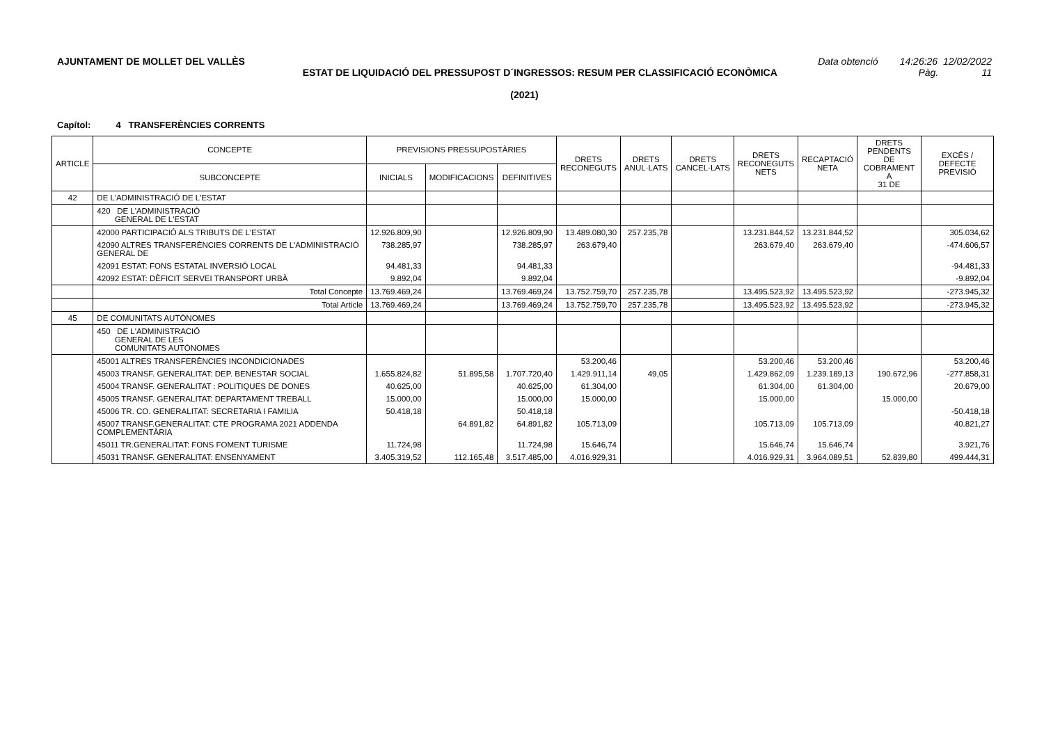AJUNTAMENT DE MOLLET DEL VALLÈS Data obtenció 14:26:26 12/02/2022
ESTAT DE LIQUIDACIÓ DEL PRESSUPOST D´INGRESSOS: RESUM PER CLASSIFICACIÓ ECONÒMICA
Pàg. 11
(2021)
Capítol: 4 TRANSFERÈNCIES CORRENTS
| ARTICLE | CONCEPTE | PREVISIONS PRESSUPOSTÀRIES | | | DRETS RECONEGUTS | DRETS ANUL·LATS | DRETS CANCEL·LATS | DRETS RECONEGUTS NETS | RECAPTACIÓ NETA | DRETS PENDENTS DE COBRAMENT A 31 DE | EXCÉS / DEFECTE PREVISIÓ |
| --- | --- | --- | --- | --- | --- | --- | --- | --- | --- | --- | --- |
| | SUBCONCEPTE | INICIALS | MODIFICACIONS | DEFINITIVES | | | | | | | |
| 42 | DE L'ADMINISTRACIÓ DE L'ESTAT | | | | | | | | | | |
| | 420 DE L'ADMINISTRACIÓ GENERAL DE L'ESTAT | | | | | | | | | | |
| | 42000 PARTICIPACIÓ ALS TRIBUTS DE L'ESTAT | 12.926.809,90 | | 12.926.809,90 | 13.489.080,30 | 257.235,78 | | 13.231.844,52 | 13.231.844,52 | | 305.034,62 |
| | 42090 ALTRES TRANSFERÈNCIES CORRENTS DE L'ADMINISTRACIÓ GENERAL DE | 738.285,97 | | 738.285,97 | 263.679,40 | | | 263.679,40 | 263.679,40 | | -474.606,57 |
| | 42091 ESTAT: FONS ESTATAL INVERSIÓ LOCAL | 94.481,33 | | 94.481,33 | | | | | | | -94.481,33 |
| | 42092 ESTAT: DÈFICIT SERVEI TRANSPORT URBÀ | 9.892,04 | | 9.892,04 | | | | | | | -9.892,04 |
| | Total Concepte | 13.769.469,24 | | 13.769.469,24 | 13.752.759,70 | 257.235,78 | | 13.495.523,92 | 13.495.523,92 | | -273.945,32 |
| | Total Article | 13.769.469,24 | | 13.769.469,24 | 13.752.759,70 | 257.235,78 | | 13.495.523,92 | 13.495.523,92 | | -273.945,32 |
| 45 | DE COMUNITATS AUTÒNOMES | | | | | | | | | | |
| | 450 DE L'ADMINISTRACIÓ GENERAL DE LES COMUNITATS AUTÒNOMES | | | | | | | | | | |
| | 45001 ALTRES TRANSFERÈNCIES INCONDICIONADES | | | | 53.200,46 | | | 53.200,46 | 53.200,46 | | 53.200,46 |
| | 45003 TRANSF. GENERALITAT: DEP. BENESTAR SOCIAL | 1.655.824,82 | 51.895,58 | 1.707.720,40 | 1.429.911,14 | 49,05 | | 1.429.862,09 | 1.239.189,13 | 190.672,96 | -277.858,31 |
| | 45004 TRANSF. GENERALITAT : POLITIQUES DE DONES | 40.625,00 | | 40.625,00 | 61.304,00 | | | 61.304,00 | 61.304,00 | | 20.679,00 |
| | 45005 TRANSF. GENERALITAT: DEPARTAMENT TREBALL | 15.000,00 | | 15.000,00 | 15.000,00 | | | 15.000,00 | | 15.000,00 | |
| | 45006 TR. CO. GENERALITAT: SECRETARIA I FAMILIA | 50.418,18 | | 50.418,18 | | | | | | | -50.418,18 |
| | 45007 TRANSF.GENERALITAT: CTE PROGRAMA 2021 ADDENDA COMPLEMENTÀRIA | | 64.891,82 | 64.891,82 | 105.713,09 | | | 105.713,09 | 105.713,09 | | 40.821,27 |
| | 45011 TR.GENERALITAT: FONS FOMENT TURISME | 11.724,98 | | 11.724,98 | 15.646,74 | | | 15.646,74 | 15.646,74 | | 3.921,76 |
| | 45031 TRANSF. GENERALITAT: ENSENYAMENT | 3.405.319,52 | 112.165,48 | 3.517.485,00 | 4.016.929,31 | | | 4.016.929,31 | 3.964.089,51 | 52.839,80 | 499.444,31 |